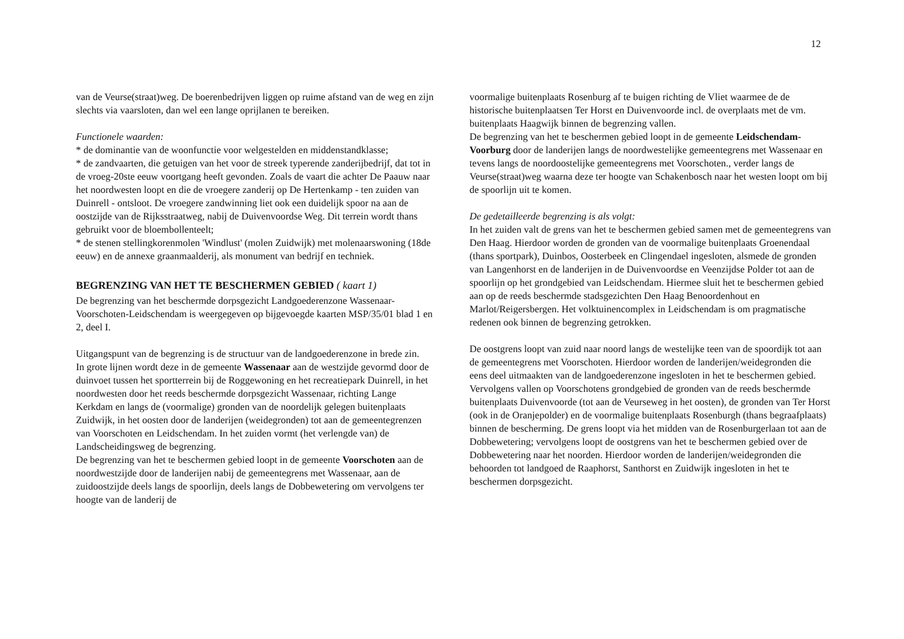12
van de Veurse(straat)weg. De boerenbedrijven liggen op ruime afstand van de weg en zijn slechts via vaarsloten, dan wel een lange oprijlanen te bereiken.
Functionele waarden:
* de dominantie van de woonfunctie voor welgestelden en middenstandklasse;
* de zandvaarten, die getuigen van het voor de streek typerende zanderijbedrijf, dat tot in de vroeg-20ste eeuw voortgang heeft gevonden. Zoals de vaart die achter De Paauw naar het noordwesten loopt en die de vroegere zanderij op De Hertenkamp - ten zuiden van Duinrell - ontsloot. De vroegere zandwinning liet ook een duidelijk spoor na aan de oostzijde van de Rijksstraatweg, nabij de Duivenvoordse Weg. Dit terrein wordt thans gebruikt voor de bloembollenteelt;
* de stenen stellingkorenmolen 'Windlust' (molen Zuidwijk) met molenaarswoning (18de eeuw) en de annexe graanmaalderij, als monument van bedrijf en techniek.
BEGRENZING VAN HET TE BESCHERMEN GEBIED ( kaart 1)
De begrenzing van het beschermde dorpsgezicht Landgoederenzone Wassenaar-Voorschoten-Leidschendam is weergegeven op bijgevoegde kaarten MSP/35/01 blad 1 en 2, deel I.
Uitgangspunt van de begrenzing is de structuur van de landgoederenzone in brede zin.
In grote lijnen wordt deze in de gemeente Wassenaar aan de westzijde gevormd door de duinvoet tussen het sportterrein bij de Roggewoning en het recreatiepark Duinrell, in het noordwesten door het reeds beschermde dorpsgezicht Wassenaar, richting Lange Kerkdam en langs de (voormalige) gronden van de noordelijk gelegen buitenplaats Zuidwijk, in het oosten door de landerijen (weidegronden) tot aan de gemeentegrenzen van Voorschoten en Leidschendam. In het zuiden vormt (het verlengde van) de Landscheidingsweg de begrenzing.
De begrenzing van het te beschermen gebied loopt in de gemeente Voorschoten aan de noordwestzijde door de landerijen nabij de gemeentegrens met Wassenaar, aan de zuidoostzijde deels langs de spoorlijn, deels langs de Dobbewetering om vervolgens ter hoogte van de landerij de
voormalige buitenplaats Rosenburg af te buigen richting de Vliet waarmee de de historische buitenplaatsen Ter Horst en Duivenvoorde incl. de overplaats met de vm. buitenplaats Haagwijk binnen de begrenzing vallen.
De begrenzing van het te beschermen gebied loopt in de gemeente Leidschendam-Voorburg door de landerijen langs de noordwestelijke gemeentegrens met Wassenaar en tevens langs de noordoostelijke gemeentegrens met Voorschoten., verder langs de Veurse(straat)weg waarna deze ter hoogte van Schakenbosch naar het westen loopt om bij de spoorlijn uit te komen.
De gedetailleerde begrenzing is als volgt:
In het zuiden valt de grens van het te beschermen gebied samen met de gemeentegrens van Den Haag. Hierdoor worden de gronden van de voormalige buitenplaats Groenendaal (thans sportpark), Duinbos, Oosterbeek en Clingendael ingesloten, alsmede de gronden van Langenhorst en de landerijen in de Duivenvoordse en Veenzijdse Polder tot aan de spoorlijn op het grondgebied van Leidschendam. Hiermee sluit het te beschermen gebied aan op de reeds beschermde stadsgezichten Den Haag Benoordenhout en Marlot/Reigersbergen. Het volktuinencomplex in Leidschendam is om pragmatische redenen ook binnen de begrenzing getrokken.
De oostgrens loopt van zuid naar noord langs de westelijke teen van de spoordijk tot aan de gemeentegrens met Voorschoten. Hierdoor worden de landerijen/weidegronden die eens deel uitmaakten van de landgoederenzone ingesloten in het te beschermen gebied. Vervolgens vallen op Voorschotens grondgebied de gronden van de reeds beschermde buitenplaats Duivenvoorde (tot aan de Veurseweg in het oosten), de gronden van Ter Horst (ook in de Oranjepolder) en de voormalige buitenplaats Rosenburgh (thans begraafplaats) binnen de bescherming. De grens loopt via het midden van de Rosenburgerlaan tot aan de Dobbewetering; vervolgens loopt de oostgrens van het te beschermen gebied over de Dobbewetering naar het noorden. Hierdoor worden de landerijen/weidegronden die behoorden tot landgoed de Raaphorst, Santhorst en Zuidwijk ingesloten in het te beschermen dorpsgezicht.